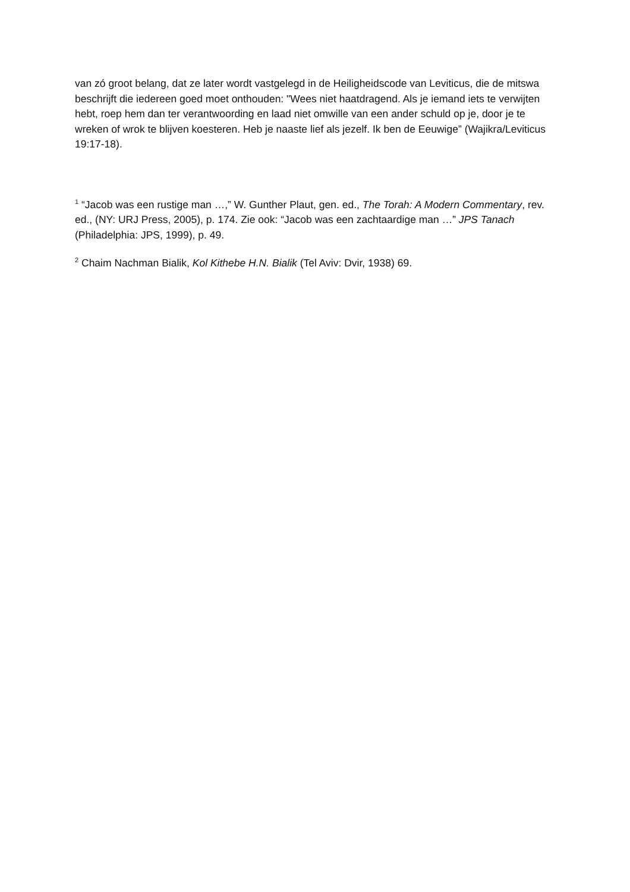van zó groot belang, dat ze later wordt vastgelegd in de Heiligheidscode van Leviticus, die de mitswa beschrijft die iedereen goed moet onthouden: "Wees niet haatdragend. Als je iemand iets te verwijten hebt, roep hem dan ter verantwoording en laad niet omwille van een ander schuld op je, door je te wreken of wrok te blijven koesteren. Heb je naaste lief als jezelf. Ik ben de Eeuwige” (Wajikra/Leviticus 19:17-18).
<sup>1</sup> “Jacob was een rustige man …,” W. Gunther Plaut, gen. ed., The Torah: A Modern Commentary, rev. ed., (NY: URJ Press, 2005), p. 174. Zie ook: “Jacob was een zachtaardige man …” JPS Tanach (Philadelphia: JPS, 1999), p. 49.
<sup>2</sup> Chaim Nachman Bialik, Kol Kithebe H.N. Bialik (Tel Aviv: Dvir, 1938) 69.